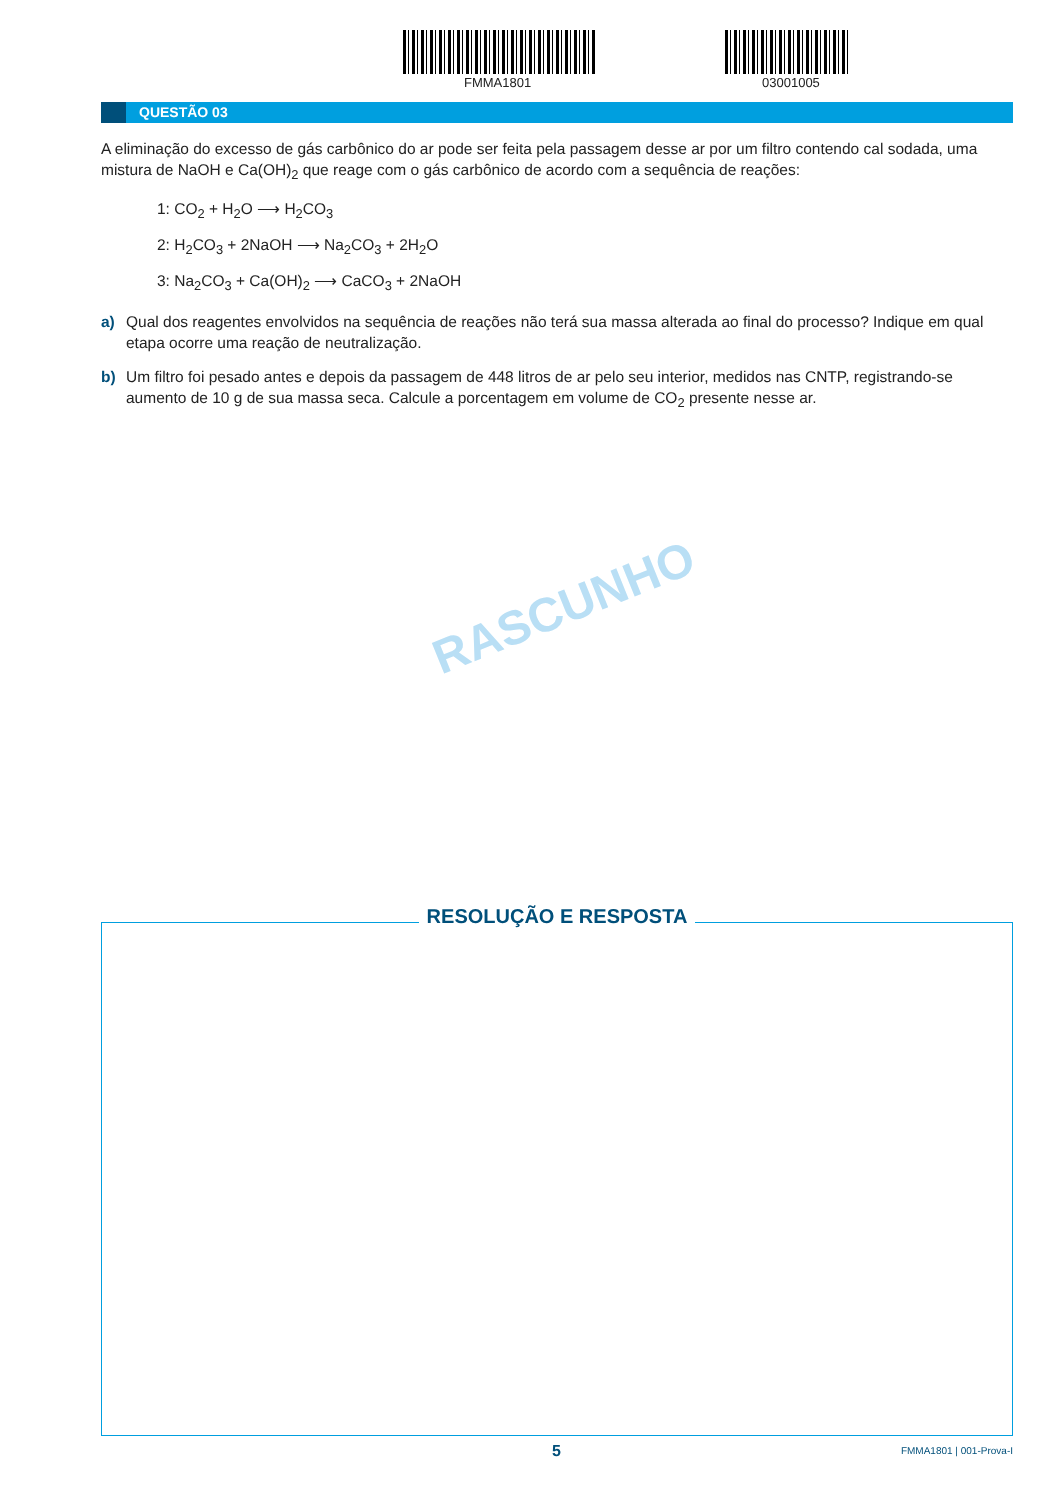FMMA1801 03001005
QUESTÃO 03
A eliminação do excesso de gás carbônico do ar pode ser feita pela passagem desse ar por um filtro contendo cal sodada, uma mistura de NaOH e Ca(OH)<sub>2</sub> que reage com o gás carbônico de acordo com a sequência de reações:
1: CO<sub>2</sub> + H<sub>2</sub>O ⟶ H<sub>2</sub>CO<sub>3</sub>
2: H<sub>2</sub>CO<sub>3</sub> + 2NaOH ⟶ Na<sub>2</sub>CO<sub>3</sub> + 2H<sub>2</sub>O
3: Na<sub>2</sub>CO<sub>3</sub> + Ca(OH)<sub>2</sub> ⟶ CaCO<sub>3</sub> + 2NaOH
a) Qual dos reagentes envolvidos na sequência de reações não terá sua massa alterada ao final do processo? Indique em qual etapa ocorre uma reação de neutralização.
b) Um filtro foi pesado antes e depois da passagem de 448 litros de ar pelo seu interior, medidos nas CNTP, registrando-se aumento de 10 g de sua massa seca. Calcule a porcentagem em volume de CO<sub>2</sub> presente nesse ar.
RASCUNHO
RESOLUÇÃO E RESPOSTA
5 FMMA1801 | 001-Prova-I